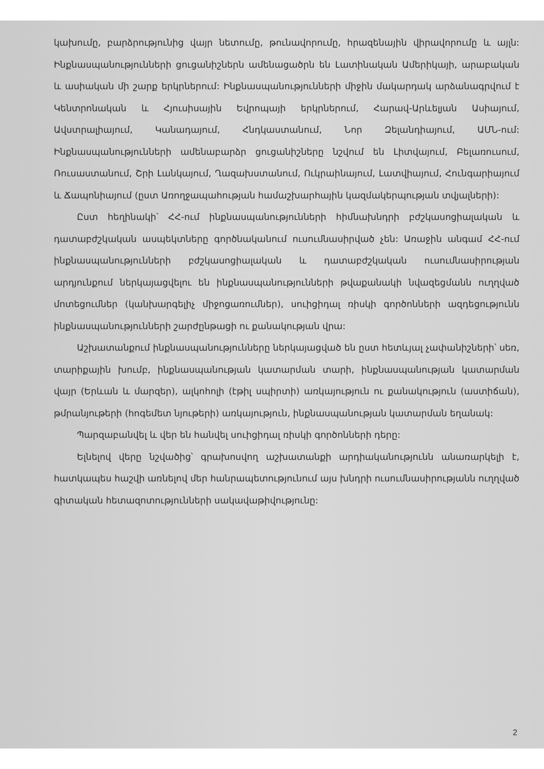կախումը, բարձրությունից վայր նետումը, թունավորումը, հրազենային վիրավորումը և այլն: Ինքնասպանությունների ցուցանիշներն ամենացածրն են Լատինական Ամերիկայի, արաբական և ասիական մի շարք երկրներում: Ինքնասպանությունների միջին մակարդակ արձանագրվում է Կենտրոնական և Հյուսիսային Եվրոպայի երկրներում, Հարավ-Արևելյան Ասիայում, Ավստրալիայում, Կանադայում, Հնդկաստանում, Նոր Զելանդիայում, ԱՄՆ-ում: Ինքնասպանությունների ամենաբարձր ցուցանիշները նշվում են Լիտվայում, Բելառուսում, Ռուսաստանում, Շրի Լանկայում, Ղազախստանում, Ուկրաինայում, Լատվիայում, Հունգարիայում և Ճապոնիայում (ըստ Առողջապահության համաշխարհային կազմակերպության տվյալների):
Ըստ հեղինակի՝ ՀՀ-ում ինքնասպանությունների հիմնախնդրի բժշկասոցիալական և դատաբժշկական ասպեկտները գործնականում ուսումնասիրված չեն: Առաջին անգամ ՀՀ-ում ինքնասպանությունների բժշկասոցիալական և դատաբժշկական ուսումնասիրության արդյունքում ներկայացվելու են ինքնասպանությունների թվաքանակի նվազեցմանն ուղղված մոտեցումներ (կանխարգելիչ միջոցառումներ), սուիցիդալ ռիսկի գործոնների ազդեցությունն ինքնասպանությունների շարժընթացի ու քանակության վրա:
Աշխատանքում ինքնասպանությունները ներկայացված են ըստ հետևյալ չափանիշների՝ սեռ, տարիքային խումբ, ինքնասպանության կատարման տարի, ինքնասպանության կատարման վայր (Երևան և մարզեր), ալկոհոլի (էթիլ սպիրտի) առկայություն ու քանակություն (աստիճան), թմրանյութերի (հոգեմետ նյութերի) առկայություն, ինքնասպանության կատարման եղանակ:
Պարզաբանվել և վեր են հանվել սուիցիդալ ռիսկի գործոնների դերը:
Ելնելով վերը նշվածից՝ գրախոսվող աշխատանքի արդիականությունն անառարկելի է, հատկապես հաշվի առնելով մեր հանրապետությունում այս խնդրի ուսումնասիրությանն ուղղված գիտական հետազոտությունների սակավաթիվությունը:
2